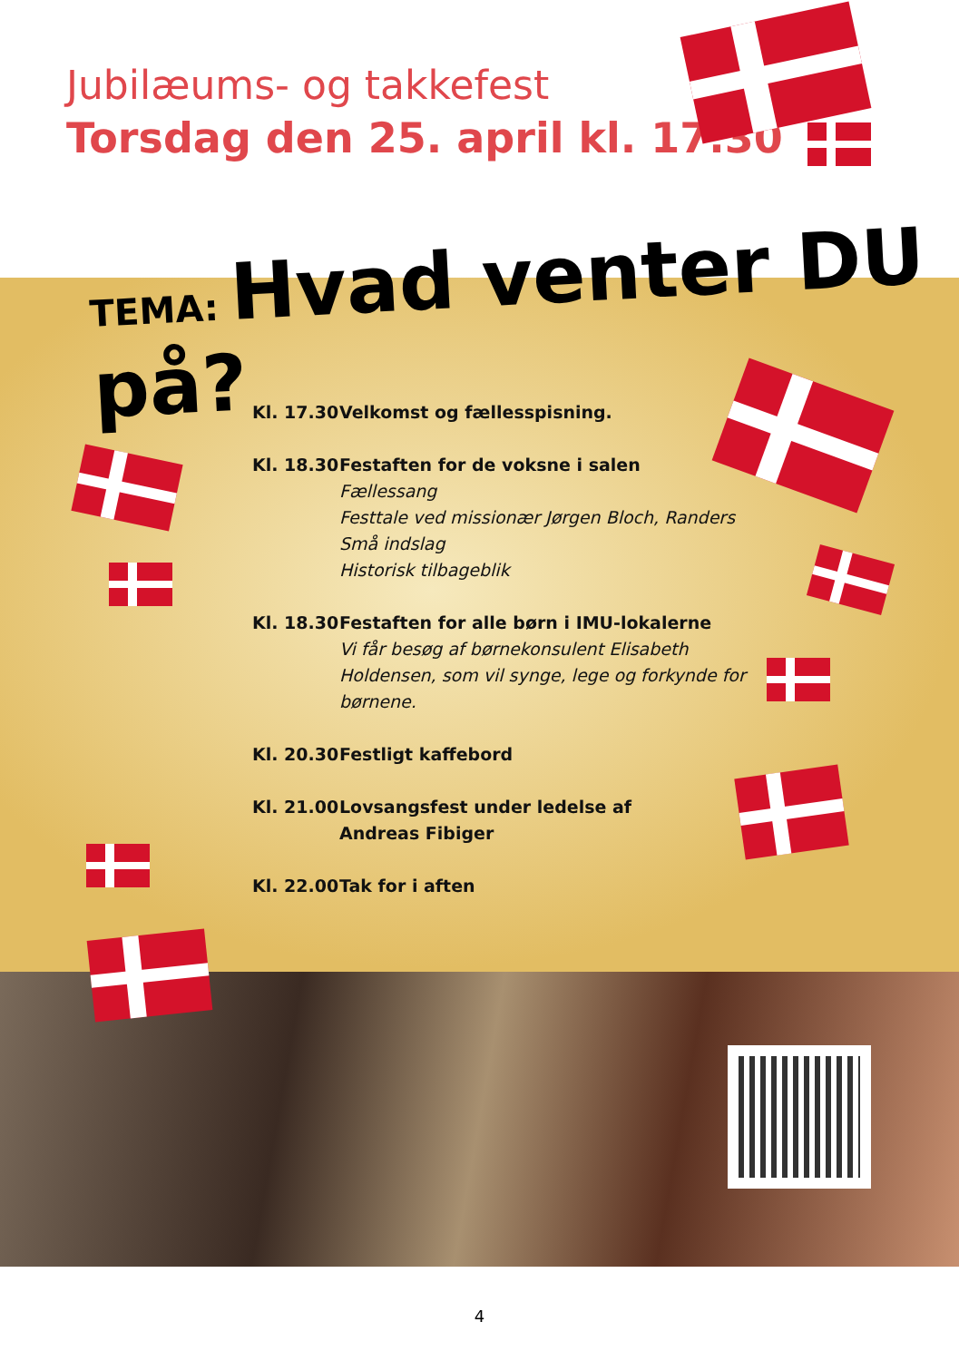Jubilæums- og takkefest
Torsdag den 25. april kl. 17.30
TEMA: Hvad venter DU på?
Kl. 17.30
Velkomst og fællesspisning.
Kl. 18.30
Festaften for de voksne i salen
Fællessang
Festtale ved missionær Jørgen Bloch, Randers
Små indslag
Historisk tilbageblik
Kl. 18.30
Festaften for alle børn i IMU-lokalerne
Vi får besøg af børnekonsulent Elisabeth
Holdensen, som vil synge, lege og forkynde for
børnene.
Kl. 20.30
Festligt kaffebord
Kl. 21.00
Lovsangsfest under ledelse af
Andreas Fibiger
Kl. 22.00
Tak for i aften
4